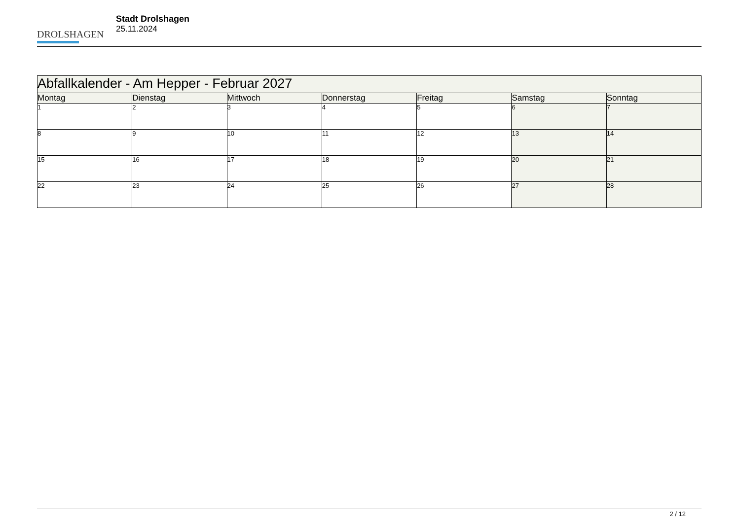DROLSHAGEN
Stadt Drolshagen
25.11.2024
| Abfallkalender - Am Hepper - Februar 2027 | | | | | | |
| --- | --- | --- | --- | --- | --- | --- |
| Montag | Dienstag | Mittwoch | Donnerstag | Freitag | Samstag | Sonntag |
| 1 | 2 | 3 | 4 | 5 | 6 | 7 |
| 8 | 9 | 10 | 11 | 12 | 13 | 14 |
| 15 | 16 | 17 | 18 | 19 | 20 | 21 |
| 22 | 23 | 24 | 25 | 26 | 27 | 28 |
2 / 12